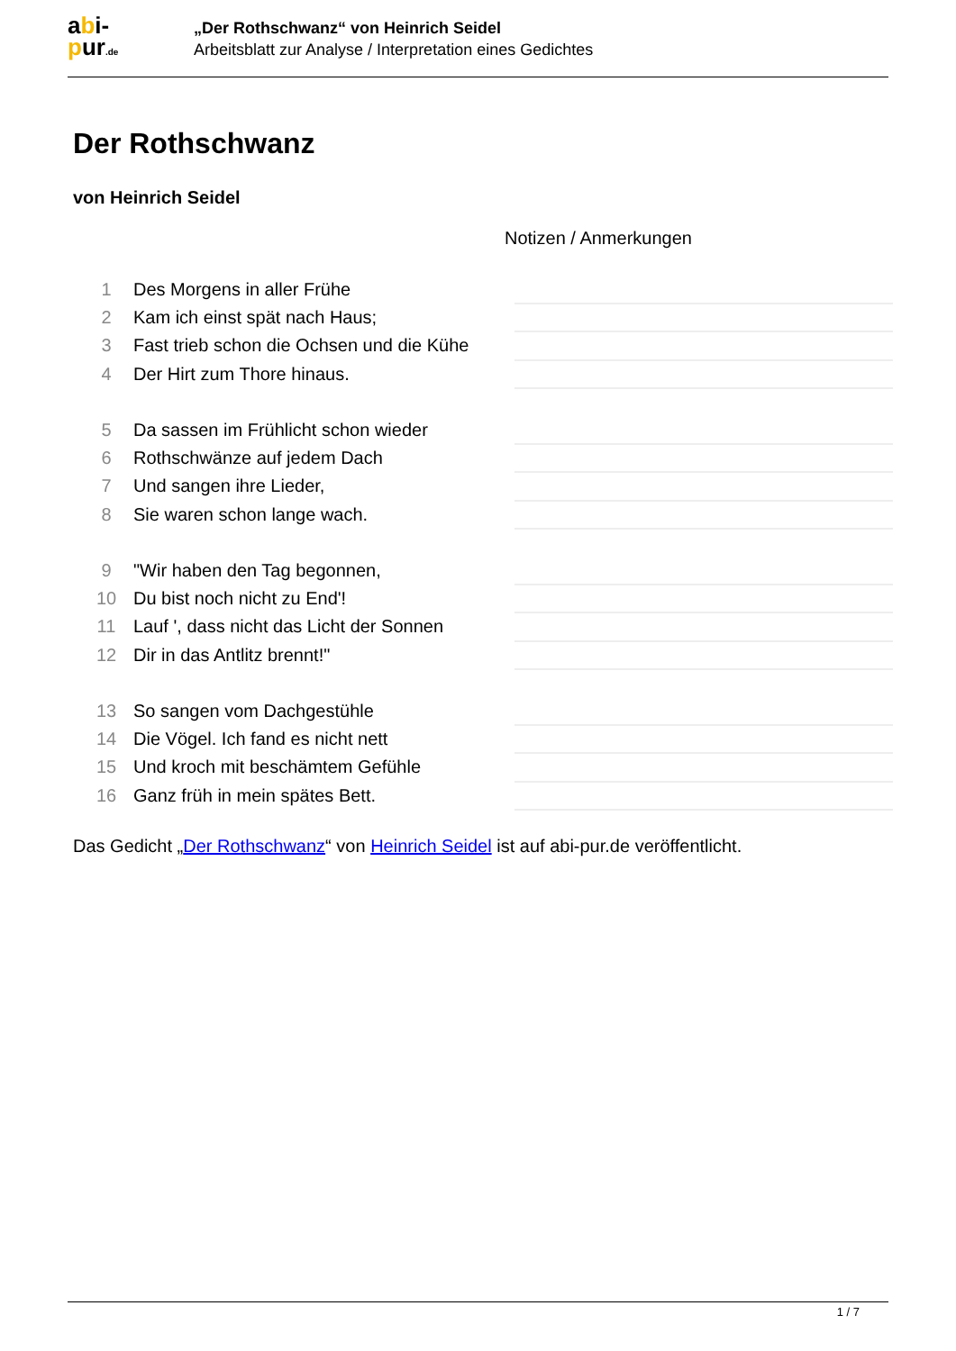abi-
pur.de
„Der Rothschwanz“ von Heinrich Seidel
Arbeitsblatt zur Analyse / Interpretation eines Gedichtes
Der Rothschwanz
von Heinrich Seidel
Notizen / Anmerkungen
| 1 | Des Morgens in aller Frühe | |
| 2 | Kam ich einst spät nach Haus; | |
| 3 | Fast trieb schon die Ochsen und die Kühe | |
| 4 | Der Hirt zum Thore hinaus. | |
| 5 | Da sassen im Frühlicht schon wieder | |
| 6 | Rothschwänze auf jedem Dach | |
| 7 | Und sangen ihre Lieder, | |
| 8 | Sie waren schon lange wach. | |
| 9 | "Wir haben den Tag begonnen, | |
| 10 | Du bist noch nicht zu End'! | |
| 11 | Lauf ', dass nicht das Licht der Sonnen | |
| 12 | Dir in das Antlitz brennt!" | |
| 13 | So sangen vom Dachgestühle | |
| 14 | Die Vögel. Ich fand es nicht nett | |
| 15 | Und kroch mit beschämtem Gefühle | |
| 16 | Ganz früh in mein spätes Bett. | |
Das Gedicht „Der Rothschwanz“ von Heinrich Seidel ist auf abi-pur.de veröffentlicht.
1 / 7